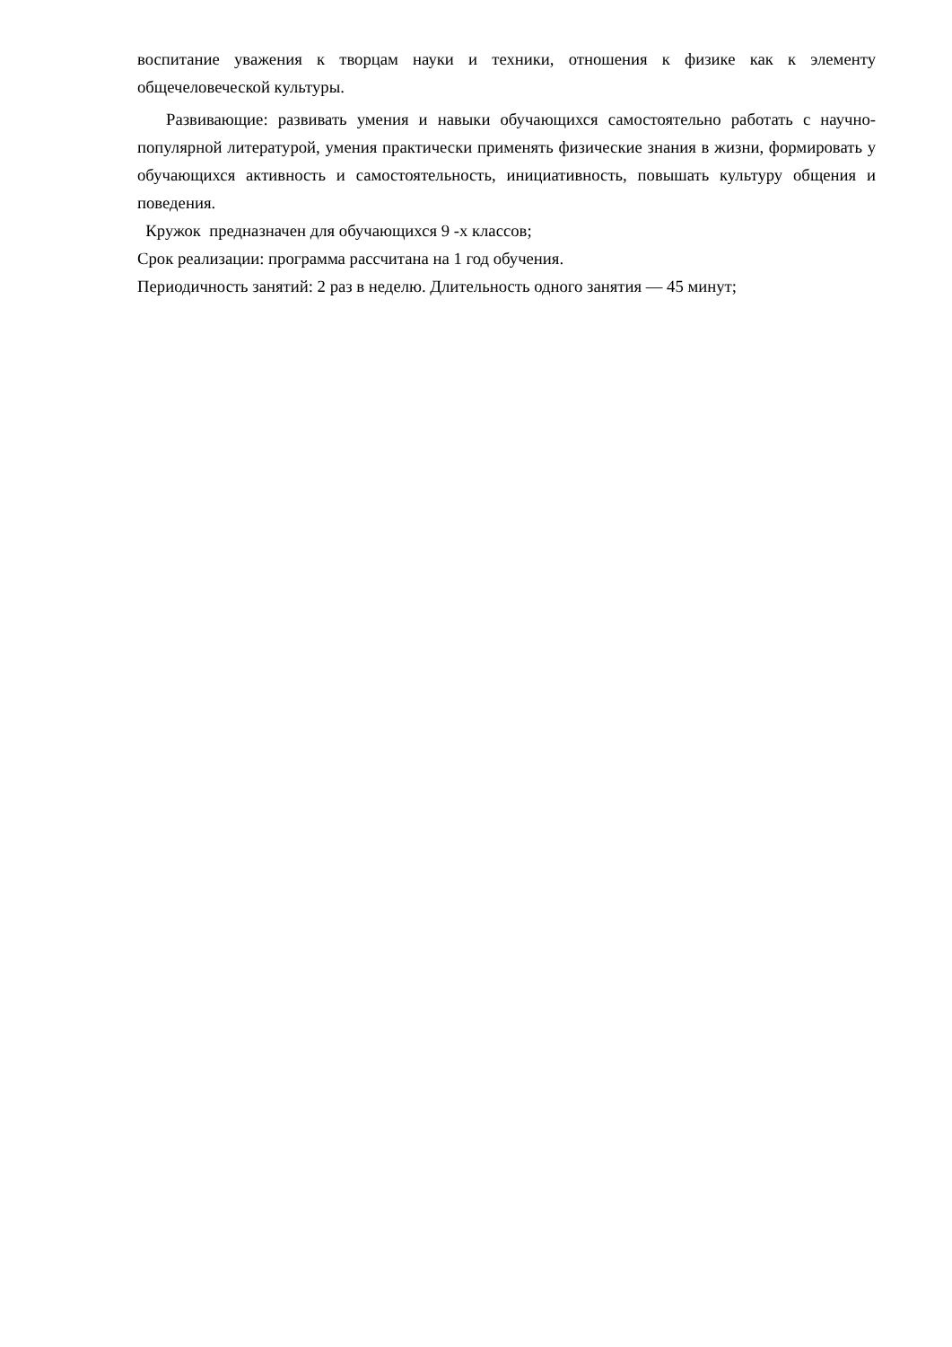воспитание уважения к творцам науки и техники, отношения к физике как к элементу общечеловеческой культуры.
Развивающие: развивать умения и навыки обучающихся самостоятельно работать с научно-популярной литературой, умения практически применять физические знания в жизни, формировать у обучающихся активность и самостоятельность, инициативность, повышать культуру общения и поведения.
Кружок предназначен для обучающихся 9 -х классов;
Срок реализации: программа рассчитана на 1 год обучения.
Периодичность занятий: 2 раз в неделю. Длительность одного занятия — 45 минут;